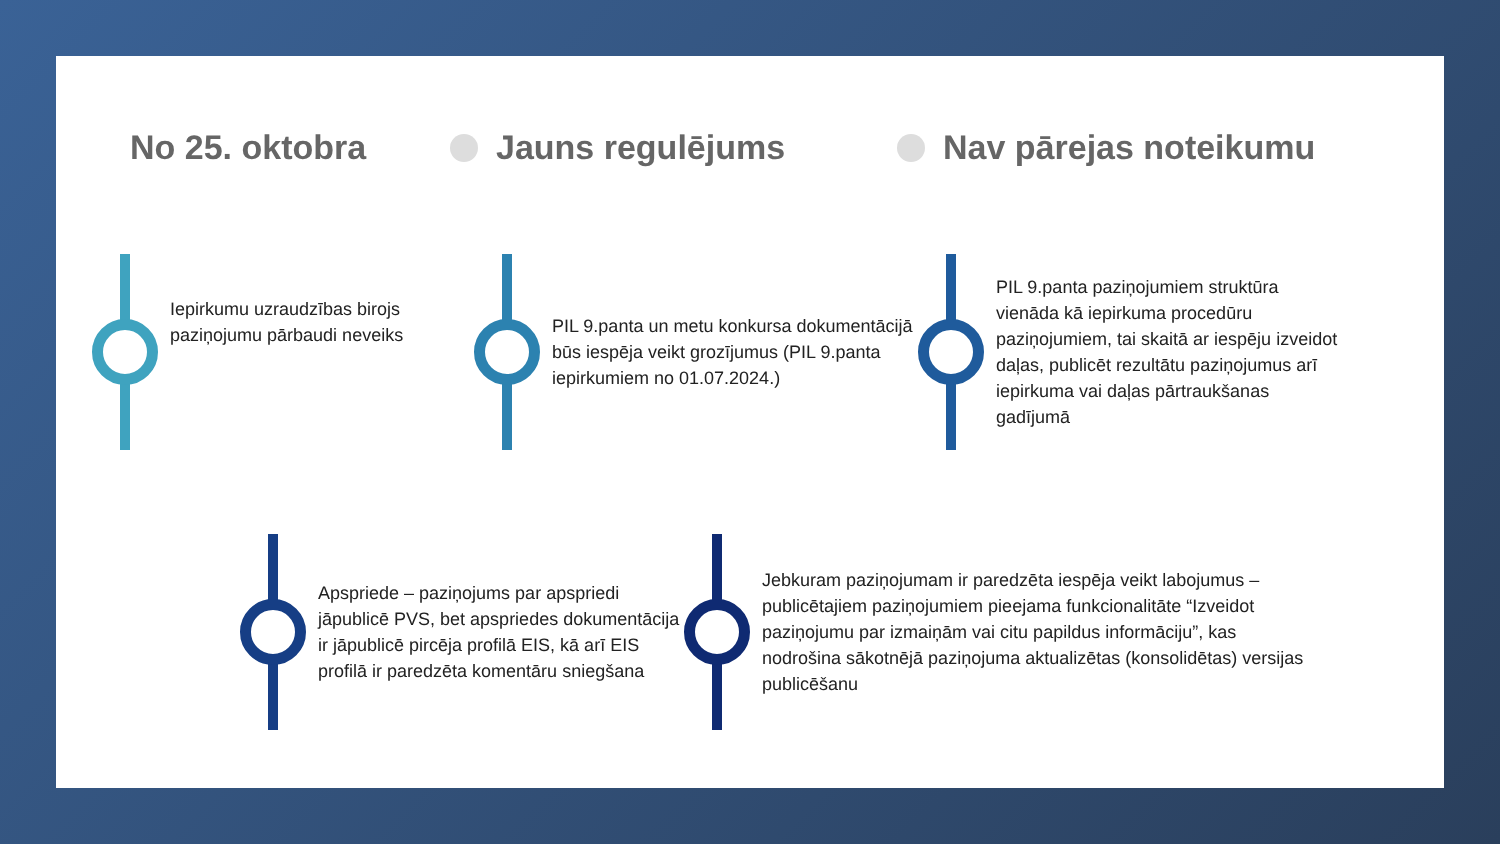No 25. oktobra Jauns regulējums Nav pārejas noteikumu
Iepirkumu uzraudzības birojs paziņojumu pārbaudi neveiks
PIL 9.panta un metu konkursa dokumentācijā būs iespēja veikt grozījumus (PIL 9.panta iepirkumiem no 01.07.2024.)
PIL 9.panta paziņojumiem struktūra vienāda kā iepirkuma procedūru paziņojumiem, tai skaitā ar iespēju izveidot daļas, publicēt rezultātu paziņojumus arī iepirkuma vai daļas pārtraukšanas gadījumā
Apspriede – paziņojums par apspriedi jāpublicē PVS, bet apspriedes dokumentācija ir jāpublicē pircēja profilā EIS, kā arī EIS profilā ir paredzēta komentāru sniegšana
Jebkuram paziņojumam ir paredzēta iespēja veikt labojumus – publicētajiem paziņojumiem pieejama funkcionalitāte “Izveidot paziņojumu par izmaiņām vai citu papildus informāciju”, kas nodrošina sākotnējā paziņojuma aktualizētas (konsolidētas) versijas publicēšanu